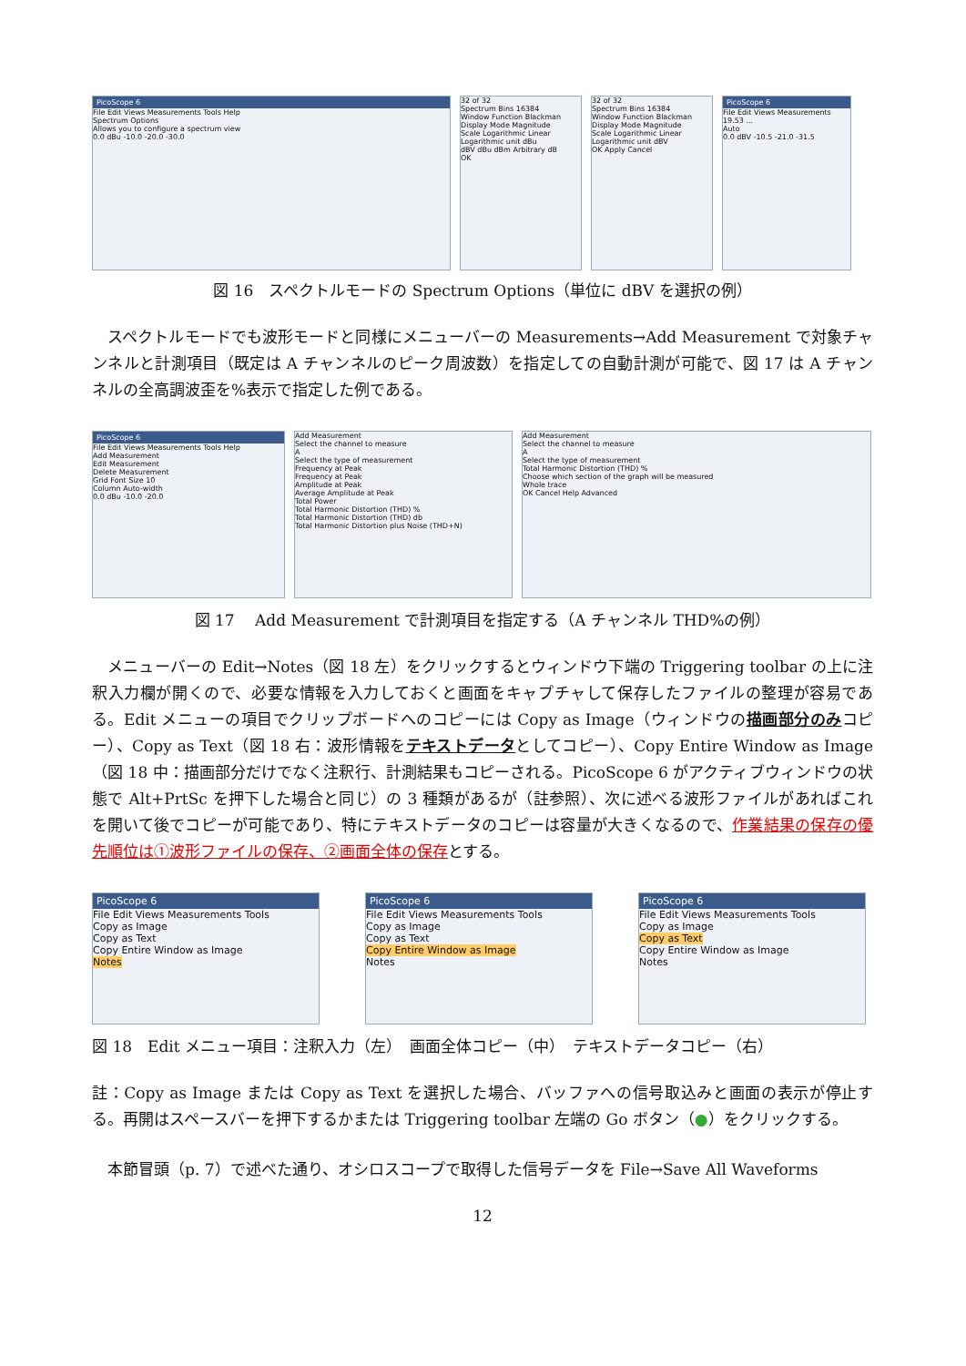PicoScope 6
File Edit Views Measurements Tools Help
Spectrum Options
Allows you to configure a spectrum view
0.0 dBu -10.0 -20.0 -30.0
32 of 32
Spectrum Bins 16384
Window Function Blackman
Display Mode Magnitude
Scale Logarithmic Linear
Logarithmic unit dBu
dBV dBu dBm Arbitrary dB
OK
32 of 32
Spectrum Bins 16384
Window Function Blackman
Display Mode Magnitude
Scale Logarithmic Linear
Logarithmic unit dBV
OK Apply Cancel
PicoScope 6
File Edit Views Measurements
19.53 ...
Auto
0.0 dBV -10.5 -21.0 -31.5
図 16　スペクトルモードの Spectrum Options（単位に dBV を選択の例）
　スペクトルモードでも波形モードと同様にメニューバーの Measurements→Add Measurement で対象チャンネルと計測項目（既定は A チャンネルのピーク周波数）を指定しての自動計測が可能で、図 17 は A チャンネルの全高調波歪を%表示で指定した例である。
PicoScope 6
File Edit Views Measurements Tools Help
Add Measurement
Edit Measurement
Delete Measurement
Grid Font Size 10
Column Auto-width
0.0 dBu -10.0 -20.0
Add Measurement
Select the channel to measure
A
Select the type of measurement
Frequency at Peak
Frequency at Peak
Amplitude at Peak
Average Amplitude at Peak
Total Power
Total Harmonic Distortion (THD) %
Total Harmonic Distortion (THD) db
Total Harmonic Distortion plus Noise (THD+N)
Add Measurement
Select the channel to measure
A
Select the type of measurement
Total Harmonic Distortion (THD) %
Choose which section of the graph will be measured
Whole trace
OK Cancel Help Advanced
図 17　 Add Measurement で計測項目を指定する（A チャンネル THD%の例）
　メニューバーの Edit→Notes（図 18 左）をクリックするとウィンドウ下端の Triggering toolbar の上に注釈入力欄が開くので、必要な情報を入力しておくと画面をキャプチャして保存したファイルの整理が容易である。Edit メニューの項目でクリップボードへのコピーには Copy as Image（ウィンドウの描画部分のみコピー）、Copy as Text（図 18 右：波形情報をテキストデータとしてコピー）、Copy Entire Window as Image（図 18 中：描画部分だけでなく注釈行、計測結果もコピーされる。PicoScope 6 がアクティブウィンドウの状態で Alt+PrtSc を押下した場合と同じ）の 3 種類があるが（註参照）、次に述べる波形ファイルがあればこれを開いて後でコピーが可能であり、特にテキストデータのコピーは容量が大きくなるので、作業結果の保存の優先順位は①波形ファイルの保存、②画面全体の保存とする。
PicoScope 6
File Edit Views Measurements Tools
Copy as Image
Copy as Text
Copy Entire Window as Image
Notes
PicoScope 6
File Edit Views Measurements Tools
Copy as Image
Copy as Text
Copy Entire Window as Image
Notes
PicoScope 6
File Edit Views Measurements Tools
Copy as Image
Copy as Text
Copy Entire Window as Image
Notes
図 18　Edit メニュー項目：注釈入力（左）　画面全体コピー（中）　テキストデータコピー（右）
註：Copy as Image または Copy as Text を選択した場合、バッファへの信号取込みと画面の表示が停止する。再開はスペースバーを押下するかまたは Triggering toolbar 左端の Go ボタン（●）をクリックする。
　本節冒頭（p. 7）で述べた通り、オシロスコープで取得した信号データを File→Save All Waveforms
12